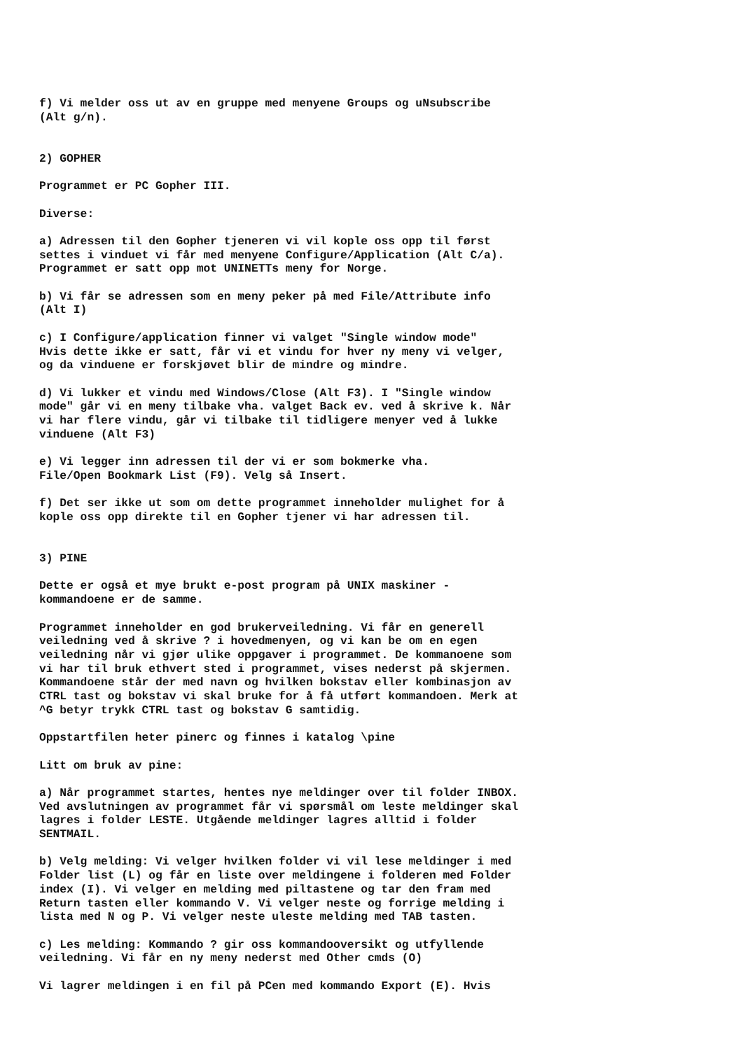f) Vi melder oss ut av en gruppe med menyene Groups og uNsubscribe (Alt g/n).
2) GOPHER
Programmet er PC Gopher III.
Diverse:
a) Adressen til den Gopher tjeneren vi vil kople oss opp til først settes i vinduet vi får med menyene Configure/Application (Alt C/a). Programmet er satt opp mot UNINETTs meny for Norge.
b) Vi får se adressen som en meny peker på med File/Attribute info (Alt I)
c) I Configure/application finner vi valget "Single window mode" Hvis dette ikke er satt, får vi et vindu for hver ny meny vi velger, og da vinduene er forskjøvet blir de mindre og mindre.
d) Vi lukker et vindu med Windows/Close (Alt F3). I "Single window mode" går vi en meny tilbake vha. valget Back ev. ved å skrive k. Når vi har flere vindu, går vi tilbake til tidligere menyer ved å lukke vinduene (Alt F3)
e) Vi legger inn adressen til der vi er som bokmerke vha. File/Open Bookmark List (F9). Velg så Insert.
f) Det ser ikke ut som om dette programmet inneholder mulighet for å kople oss opp direkte til en Gopher tjener vi har adressen til.
3) PINE
Dette er også et mye brukt e-post program på UNIX maskiner - kommandoene er de samme.
Programmet inneholder en god brukerveiledning. Vi får en generell veiledning ved å skrive ? i hovedmenyen, og vi kan be om en egen veiledning når vi gjør ulike oppgaver i programmet. De kommanoene som vi har til bruk ethvert sted i programmet, vises nederst på skjermen. Kommandoene står der med navn og hvilken bokstav eller kombinasjon av CTRL tast og bokstav vi skal bruke for å få utført kommandoen. Merk at ^G betyr trykk CTRL tast og bokstav G samtidig.
Oppstartfilen heter pinerc og finnes i katalog \pine
Litt om bruk av pine:
a) Når programmet startes, hentes nye meldinger over til folder INBOX. Ved avslutningen av programmet får vi spørsmål om leste meldinger skal lagres i folder LESTE. Utgående meldinger lagres alltid i folder SENTMAIL.
b) Velg melding: Vi velger hvilken folder vi vil lese meldinger i med Folder list (L) og får en liste over meldingene i folderen med Folder index (I). Vi velger en melding med piltastene og tar den fram med Return tasten eller kommando V. Vi velger neste og forrige melding i lista med N og P. Vi velger neste uleste melding med TAB tasten.
c) Les melding: Kommando ? gir oss kommandooversikt og utfyllende veiledning. Vi får en ny meny nederst med Other cmds (O)
Vi lagrer meldingen i en fil på PCen med kommando Export (E). Hvis